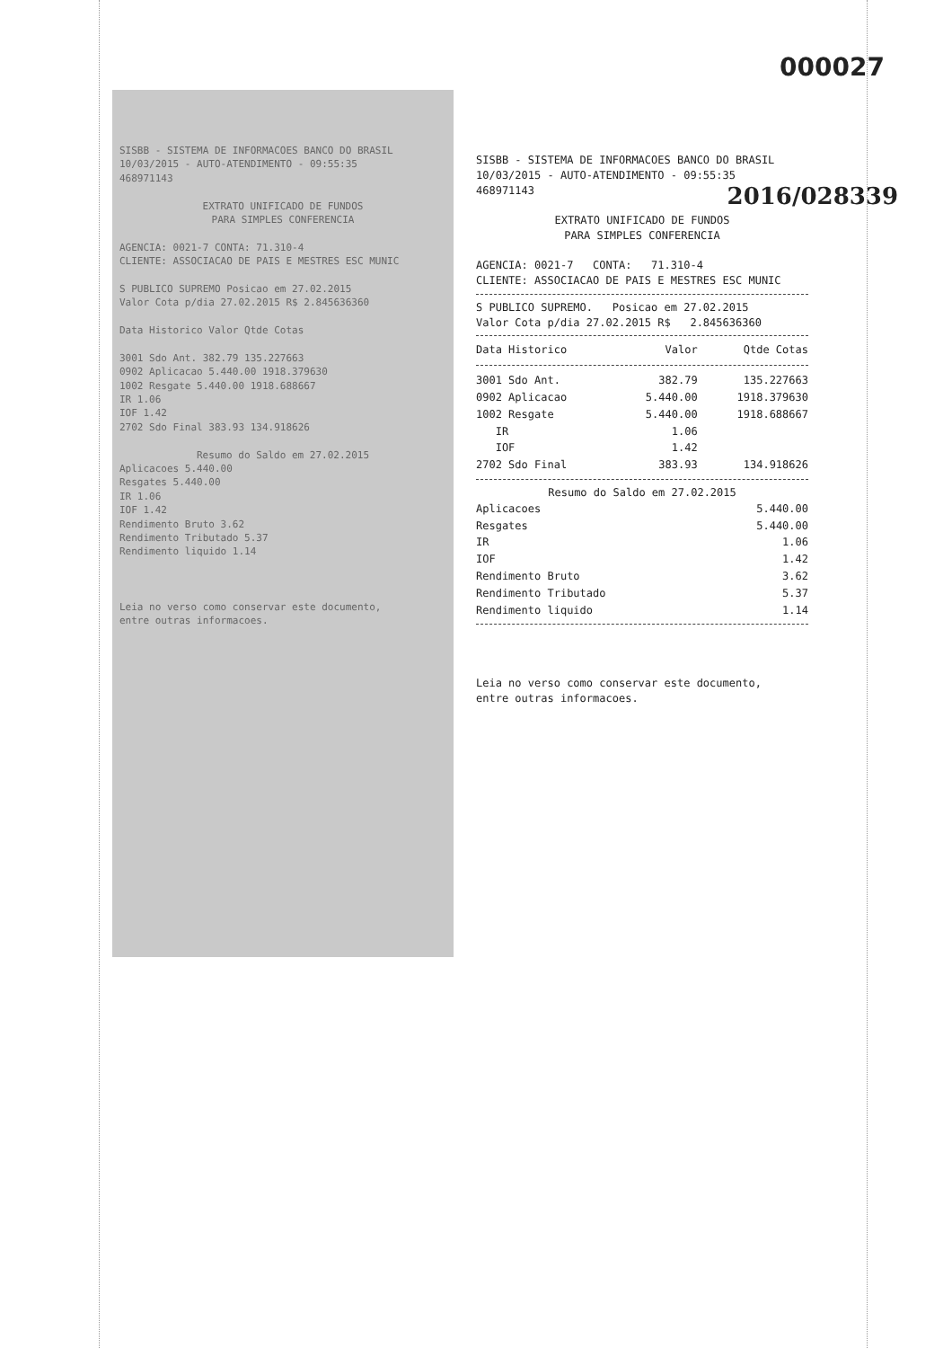000027
SISBB - SISTEMA DE INFORMACOES BANCO DO BRASIL
10/03/2015 - AUTO-ATENDIMENTO - 09:55:35
468971143
EXTRATO UNIFICADO DE FUNDOS
PARA SIMPLES CONFERENCIA
AGENCIA: 0021-7 CONTA: 71.310-4
CLIENTE: ASSOCIACAO DE PAIS E MESTRES ESC MUNIC
S PUBLICO SUPREMO Posicao em 27.02.2015
Valor Cota p/dia 27.02.2015 R$ 2.845636360
Data Historico Valor Qtde Cotas
3001 Sdo Ant. 382.79 135.227663
0902 Aplicacao 5.440.00 1918.379630
1002 Resgate 5.440.00 1918.688667
IR 1.06
IOF 1.42
2702 Sdo Final 383.93 134.918626
Resumo do Saldo em 27.02.2015
Aplicacoes 5.440.00
Resgates 5.440.00
IR 1.06
IOF 1.42
Rendimento Bruto 3.62
Rendimento Tributado 5.37
Rendimento liquido 1.14
Leia no verso como conservar este documento,
entre outras informacoes.
SISBB - SISTEMA DE INFORMACOES BANCO DO BRASIL
10/03/2015 - AUTO-ATENDIMENTO - 09:55:35
468971143
2016/028339
EXTRATO UNIFICADO DE FUNDOS
PARA SIMPLES CONFERENCIA
AGENCIA: 0021-7 CONTA: 71.310-4
CLIENTE: ASSOCIACAO DE PAIS E MESTRES ESC MUNIC
S PUBLICO SUPREMO. Posicao em 27.02.2015
Valor Cota p/dia 27.02.2015 R$ 2.845636360
| Data Historico | Valor | Qtde Cotas |
| --- | --- | --- |
| 3001 Sdo Ant. | 382.79 | 135.227663 |
| 0902 Aplicacao | 5.440.00 | 1918.379630 |
| 1002 Resgate | 5.440.00 | 1918.688667 |
| IR | 1.06 | |
| IOF | 1.42 | |
| 2702 Sdo Final | 383.93 | 134.918626 |
Resumo do Saldo em 27.02.2015
| Aplicacoes | 5.440.00 |
| Resgates | 5.440.00 |
| IR | 1.06 |
| IOF | 1.42 |
| Rendimento Bruto | 3.62 |
| Rendimento Tributado | 5.37 |
| Rendimento liquido | 1.14 |
Leia no verso como conservar este documento,
entre outras informacoes.